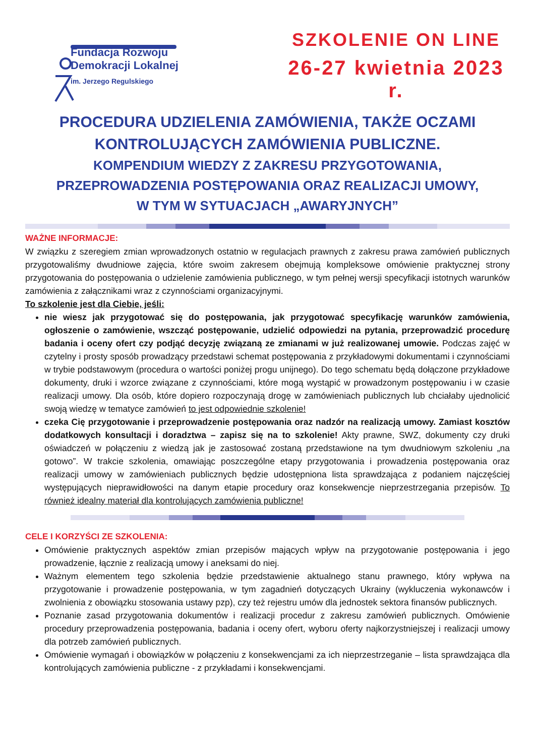Fundacja Rozwoju
Demokracji Lokalnej
im. Jerzego Regulskiego
SZKOLENIE ON LINE
26-27 kwietnia 2023 r.
PROCEDURA UDZIELENIA ZAMÓWIENIA, TAKŻE OCZAMI
KONTROLUJĄCYCH ZAMÓWIENIA PUBLICZNE.
KOMPENDIUM WIEDZY Z ZAKRESU PRZYGOTOWANIA,
PRZEPROWADZENIA POSTĘPOWANIA ORAZ REALIZACJI UMOWY,
W TYM W SYTUACJACH „AWARYJNYCH”
WAŻNE INFORMACJE:
W związku z szeregiem zmian wprowadzonych ostatnio w regulacjach prawnych z zakresu prawa zamówień publicznych przygotowaliśmy dwudniowe zajęcia, które swoim zakresem obejmują kompleksowe omówienie praktycznej strony przygotowania do postępowania o udzielenie zamówienia publicznego, w tym pełnej wersji specyfikacji istotnych warunków zamówienia z załącznikami wraz z czynnościami organizacyjnymi.
To szkolenie jest dla Ciebie, jeśli:
nie wiesz jak przygotować się do postępowania, jak przygotować specyfikację warunków zamówienia, ogłoszenie o zamówienie, wszcząć postępowanie, udzielić odpowiedzi na pytania, przeprowadzić procedurę badania i oceny ofert czy podjąć decyzję związaną ze zmianami w już realizowanej umowie. Podczas zajęć w czytelny i prosty sposób prowadzący przedstawi schemat postępowania z przykładowymi dokumentami i czynnościami w trybie podstawowym (procedura o wartości poniżej progu unijnego). Do tego schematu będą dołączone przykładowe dokumenty, druki i wzorce związane z czynnościami, które mogą wystąpić w prowadzonym postępowaniu i w czasie realizacji umowy. Dla osób, które dopiero rozpoczynają drogę w zamówieniach publicznych lub chciałaby ujednolicić swoją wiedzę w tematyce zamówień to jest odpowiednie szkolenie!
czeka Cię przygotowanie i przeprowadzenie postępowania oraz nadzór na realizacją umowy. Zamiast kosztów dodatkowych konsultacji i doradztwa – zapisz się na to szkolenie! Akty prawne, SWZ, dokumenty czy druki oświadczeń w połączeniu z wiedzą jak je zastosować zostaną przedstawione na tym dwudniowym szkoleniu „na gotowo”. W trakcie szkolenia, omawiając poszczególne etapy przygotowania i prowadzenia postępowania oraz realizacji umowy w zamówieniach publicznych będzie udostępniona lista sprawdzająca z podaniem najczęściej występujących nieprawidłowości na danym etapie procedury oraz konsekwencje nieprzestrzegania przepisów. To również idealny materiał dla kontrolujących zamówienia publiczne!
CELE I KORZYŚCI ZE SZKOLENIA:
Omówienie praktycznych aspektów zmian przepisów mających wpływ na przygotowanie postępowania i jego prowadzenie, łącznie z realizacją umowy i aneksami do niej.
Ważnym elementem tego szkolenia będzie przedstawienie aktualnego stanu prawnego, który wpływa na przygotowanie i prowadzenie postępowania, w tym zagadnień dotyczących Ukrainy (wykluczenia wykonawców i zwolnienia z obowiązku stosowania ustawy pzp), czy też rejestru umów dla jednostek sektora finansów publicznych.
Poznanie zasad przygotowania dokumentów i realizacji procedur z zakresu zamówień publicznych. Omówienie procedury przeprowadzenia postępowania, badania i oceny ofert, wyboru oferty najkorzystniejszej i realizacji umowy dla potrzeb zamówień publicznych.
Omówienie wymagań i obowiązków w połączeniu z konsekwencjami za ich nieprzestrzeganie – lista sprawdzająca dla kontrolujących zamówienia publiczne - z przykładami i konsekwencjami.